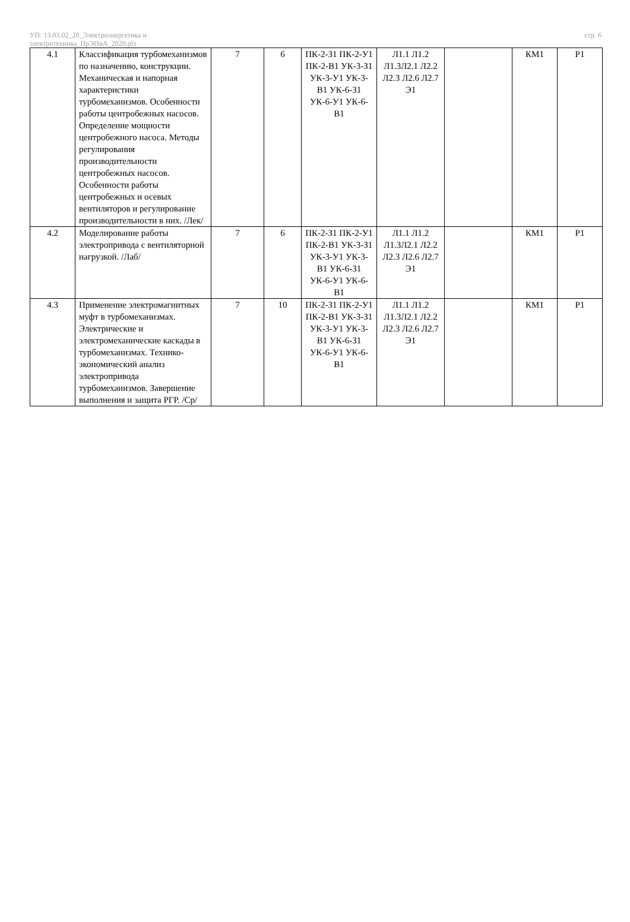УП: 13.03.02_20_Электроэнергетика и
электротехника_ПрЭПиА_2020.plx
стр. 6
| 4.1 | Классификация турбомеханизмов по назначению, конструкции. Механическая и напорная характеристики турбомеханизмов. Особенности работы центробежных насосов. Определение мощности центробежного насоса. Методы регулирования производительности центробежных насосов. Особенности работы центробежных и осевых вентиляторов и регулирование производительности в них. /Лек/ | 7 | 6 | ПК-2-З1 ПК-2-У1 ПК-2-В1 УК-3-З1 УК-3-У1 УК-3-В1 УК-6-З1 УК-6-У1 УК-6-В1 | Л1.1 Л1.2 Л1.3Л2.1 Л2.2 Л2.3 Л2.6 Л2.7 Э1 | | КМ1 | Р1 |
| 4.2 | Моделирование работы электропривода с вентиляторной нагрузкой. /Лаб/ | 7 | 6 | ПК-2-З1 ПК-2-У1 ПК-2-В1 УК-3-З1 УК-3-У1 УК-3-В1 УК-6-З1 УК-6-У1 УК-6-В1 | Л1.1 Л1.2 Л1.3Л2.1 Л2.2 Л2.3 Л2.6 Л2.7 Э1 | | КМ1 | Р1 |
| 4.3 | Применение электромагнитных муфт в турбомеханизмах. Электрические и электромеханические каскады в турбомеханизмах. Технико-экономический анализ электропривода турбомеханизмов. Завершение выполнения и защита РГР. /Ср/ | 7 | 10 | ПК-2-З1 ПК-2-У1 ПК-2-В1 УК-3-З1 УК-3-У1 УК-3-В1 УК-6-З1 УК-6-У1 УК-6-В1 | Л1.1 Л1.2 Л1.3Л2.1 Л2.2 Л2.3 Л2.6 Л2.7 Э1 | | КМ1 | Р1 |